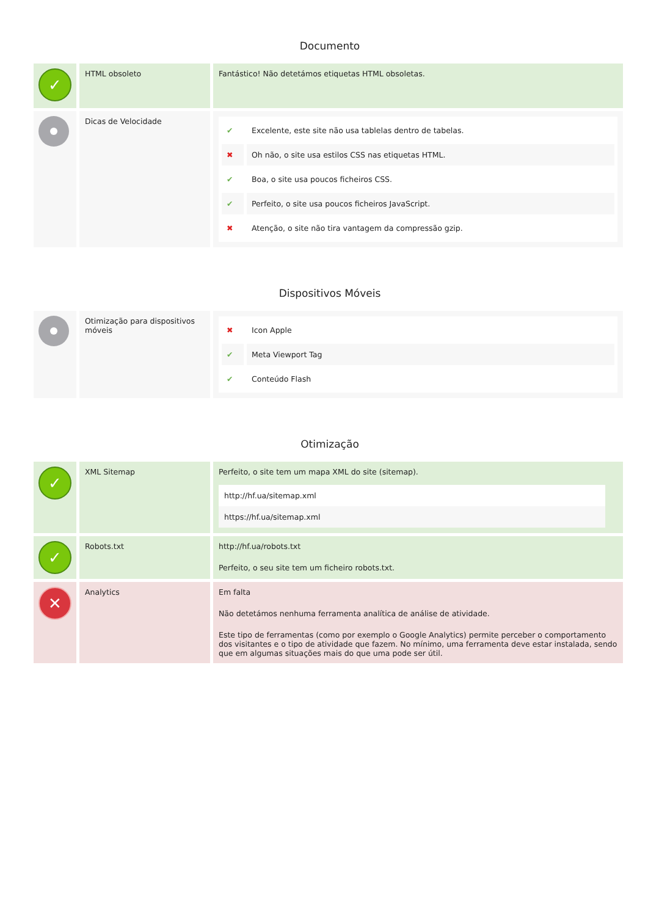Documento
| ✓ | HTML obsoleto | Fantástico! Não detetámos etiquetas HTML obsoletas. |
| | Dicas de Velocidade | / ✔ / Excelente, este site não usa tablelas dentro de tabelas. / / ✖ / Oh não, o site usa estilos CSS nas etiquetas HTML. / / ✔ / Boa, o site usa poucos ficheiros CSS. / / ✔ / Perfeito, o site usa poucos ficheiros JavaScript. / / ✖ / Atenção, o site não tira vantagem da compressão gzip. / |
Dispositivos Móveis
| | Otimização para dispositivos móveis | / ✖ / Icon Apple / / ✔ / Meta Viewport Tag / / ✔ / Conteúdo Flash / |
Otimização
| ✓ | XML Sitemap | Perfeito, o site tem um mapa XML do site (sitemap). / http://hf.ua/sitemap.xml / / https://hf.ua/sitemap.xml / |
| ✓ | Robots.txt | http://hf.ua/robots.txt Perfeito, o seu site tem um ficheiro robots.txt. |
| ✕ | Analytics | Em falta Não detetámos nenhuma ferramenta analítica de análise de atividade. Este tipo de ferramentas (como por exemplo o Google Analytics) permite perceber o comportamento dos visitantes e o tipo de atividade que fazem. No mínimo, uma ferramenta deve estar instalada, sendo que em algumas situações mais do que uma pode ser útil. |